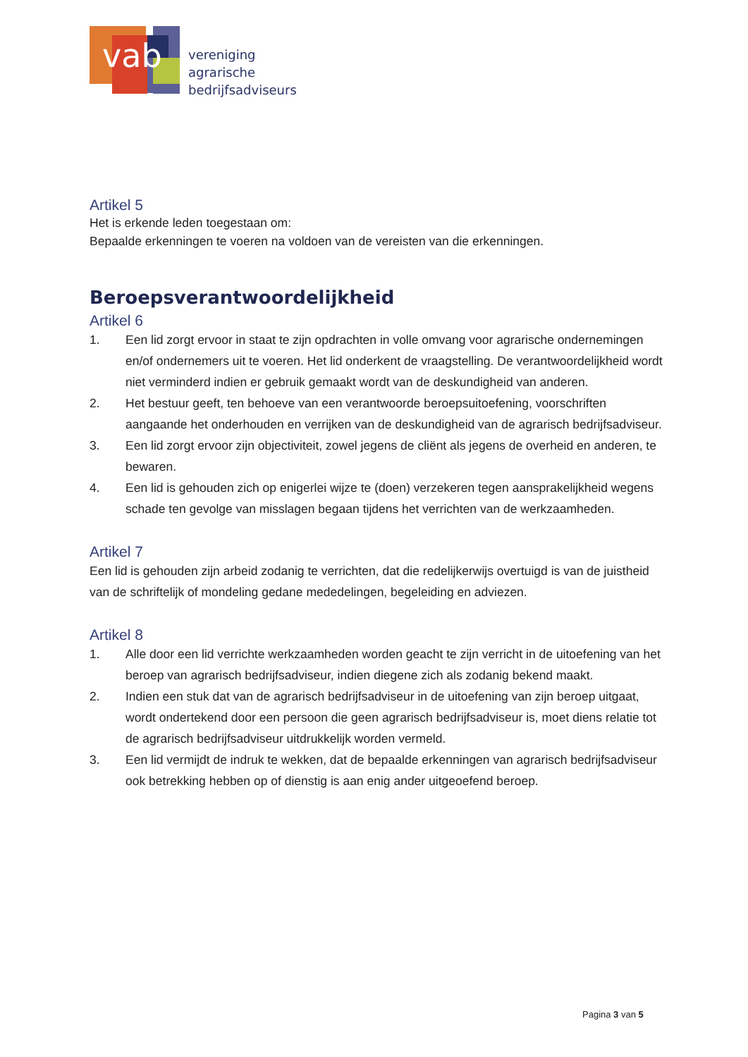vab
vereniging
agrarische
bedrijfsadviseurs
Artikel 5
Het is erkende leden toegestaan om:
Bepaalde erkenningen te voeren na voldoen van de vereisten van die erkenningen.
Beroepsverantwoordelijkheid
Artikel 6
1. Een lid zorgt ervoor in staat te zijn opdrachten in volle omvang voor agrarische ondernemingen en/of ondernemers uit te voeren. Het lid onderkent de vraagstelling. De verantwoordelijkheid wordt niet verminderd indien er gebruik gemaakt wordt van de deskundigheid van anderen.
2. Het bestuur geeft, ten behoeve van een verantwoorde beroepsuitoefening, voorschriften aangaande het onderhouden en verrijken van de deskundigheid van de agrarisch bedrijfsadviseur.
3. Een lid zorgt ervoor zijn objectiviteit, zowel jegens de cliënt als jegens de overheid en anderen, te bewaren.
4. Een lid is gehouden zich op enigerlei wijze te (doen) verzekeren tegen aansprakelijkheid wegens schade ten gevolge van misslagen begaan tijdens het verrichten van de werkzaamheden.
Artikel 7
Een lid is gehouden zijn arbeid zodanig te verrichten, dat die redelijkerwijs overtuigd is van de juistheid van de schriftelijk of mondeling gedane mededelingen, begeleiding en adviezen.
Artikel 8
1. Alle door een lid verrichte werkzaamheden worden geacht te zijn verricht in de uitoefening van het beroep van agrarisch bedrijfsadviseur, indien diegene zich als zodanig bekend maakt.
2. Indien een stuk dat van de agrarisch bedrijfsadviseur in de uitoefening van zijn beroep uitgaat, wordt ondertekend door een persoon die geen agrarisch bedrijfsadviseur is, moet diens relatie tot de agrarisch bedrijfsadviseur uitdrukkelijk worden vermeld.
3. Een lid vermijdt de indruk te wekken, dat de bepaalde erkenningen van agrarisch bedrijfsadviseur ook betrekking hebben op of dienstig is aan enig ander uitgeoefend beroep.
Pagina 3 van 5